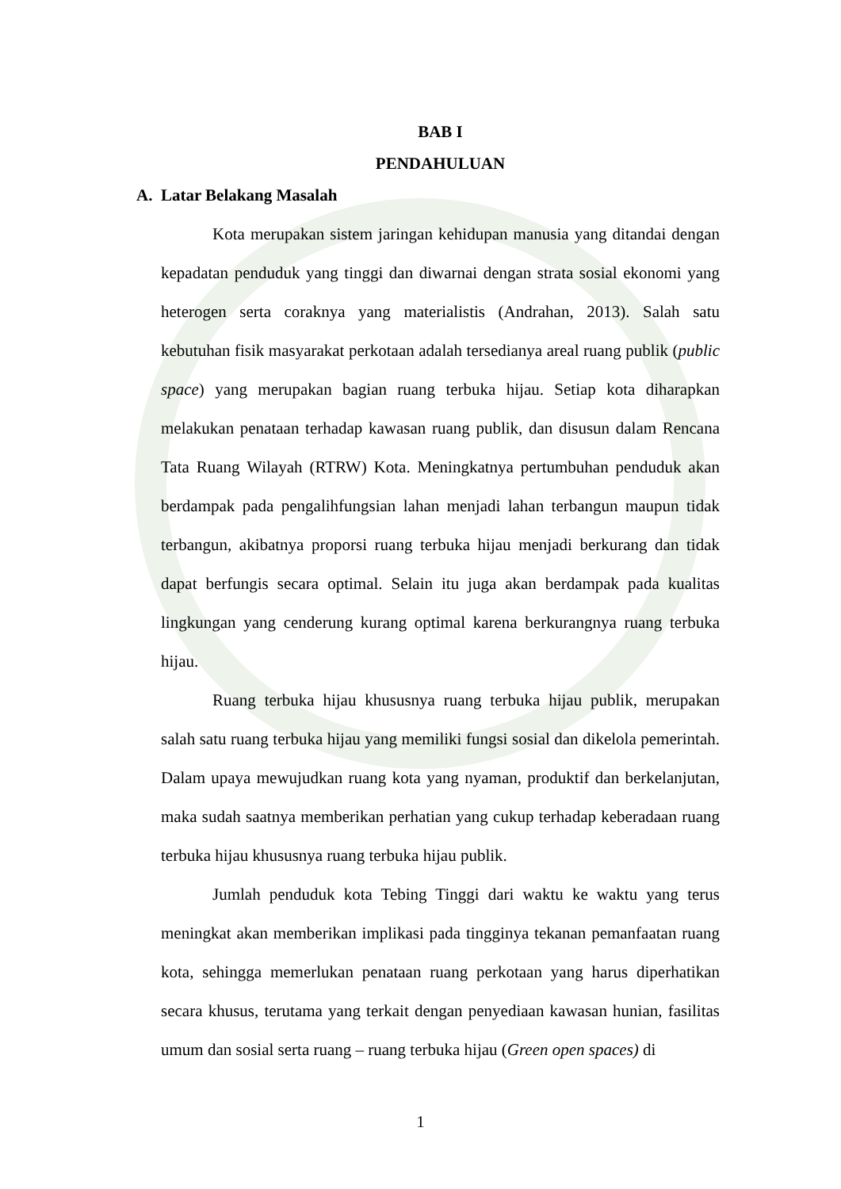BAB I
PENDAHULUAN
A. Latar Belakang Masalah
Kota merupakan sistem jaringan kehidupan manusia yang ditandai dengan kepadatan penduduk yang tinggi dan diwarnai dengan strata sosial ekonomi yang heterogen serta coraknya yang materialistis (Andrahan, 2013). Salah satu kebutuhan fisik masyarakat perkotaan adalah tersedianya areal ruang publik (public space) yang merupakan bagian ruang terbuka hijau. Setiap kota diharapkan melakukan penataan terhadap kawasan ruang publik, dan disusun dalam Rencana Tata Ruang Wilayah (RTRW) Kota. Meningkatnya pertumbuhan penduduk akan berdampak pada pengalihfungsian lahan menjadi lahan terbangun maupun tidak terbangun, akibatnya proporsi ruang terbuka hijau menjadi berkurang dan tidak dapat berfungis secara optimal. Selain itu juga akan berdampak pada kualitas lingkungan yang cenderung kurang optimal karena berkurangnya ruang terbuka hijau.
Ruang terbuka hijau khususnya ruang terbuka hijau publik, merupakan salah satu ruang terbuka hijau yang memiliki fungsi sosial dan dikelola pemerintah. Dalam upaya mewujudkan ruang kota yang nyaman, produktif dan berkelanjutan, maka sudah saatnya memberikan perhatian yang cukup terhadap keberadaan ruang terbuka hijau khususnya ruang terbuka hijau publik.
Jumlah penduduk kota Tebing Tinggi dari waktu ke waktu yang terus meningkat akan memberikan implikasi pada tingginya tekanan pemanfaatan ruang kota, sehingga memerlukan penataan ruang perkotaan yang harus diperhatikan secara khusus, terutama yang terkait dengan penyediaan kawasan hunian, fasilitas umum dan sosial serta ruang – ruang terbuka hijau (Green open spaces) di
1